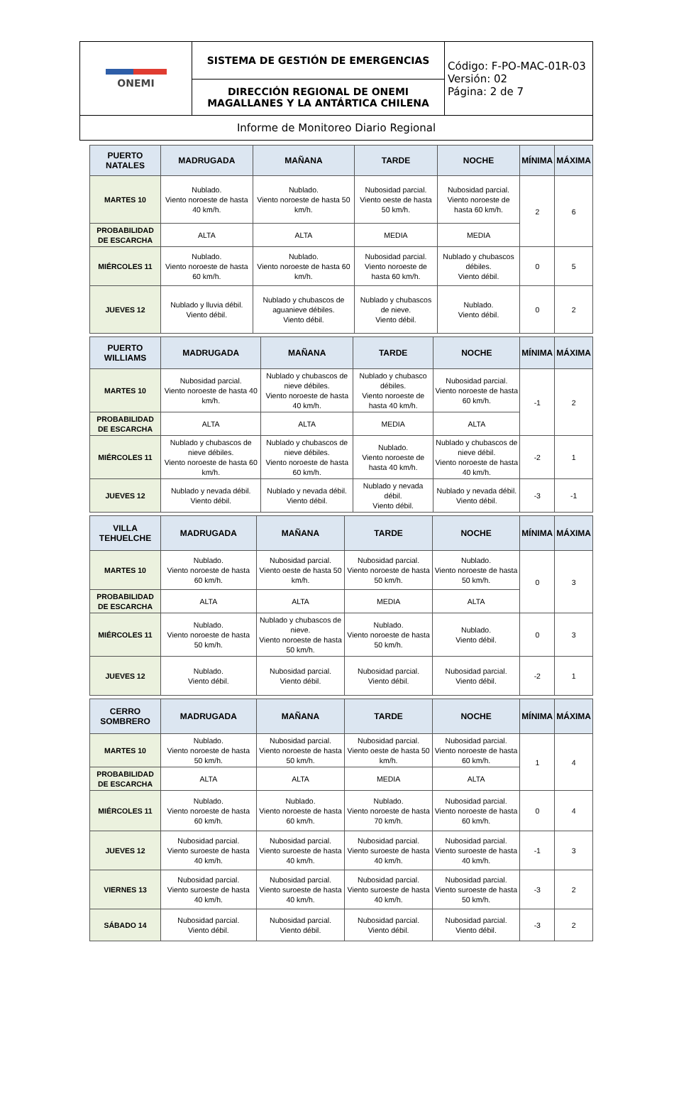| ONEMI | SISTEMA DE GESTIÓN DE EMERGENCIAS | Código: F-PO-MAC-01R-03 Versión: 02 Página: 2 de 7 |
| | DIRECCIÓN REGIONAL DE ONEMI MAGALLANES Y LA ANTÁRTICA CHILENA | |
| Informe de Monitoreo Diario Regional | | |
| PUERTO NATALES | MADRUGADA | MAÑANA | TARDE | NOCHE | MÍNIMA | MÁXIMA |
| --- | --- | --- | --- | --- | --- | --- |
| MARTES 10 | Nublado. Viento noroeste de hasta 40 km/h. | Nublado. Viento noroeste de hasta 50 km/h. | Nubosidad parcial. Viento oeste de hasta 50 km/h. | Nubosidad parcial. Viento noroeste de hasta 60 km/h. | 2 | 6 |
| PROBABILIDAD DE ESCARCHA | ALTA | ALTA | MEDIA | MEDIA | | |
| MIÉRCOLES 11 | Nublado. Viento noroeste de hasta 60 km/h. | Nublado. Viento noroeste de hasta 60 km/h. | Nubosidad parcial. Viento noroeste de hasta 60 km/h. | Nublado y chubascos débiles. Viento débil. | 0 | 5 |
| JUEVES 12 | Nublado y lluvia débil. Viento débil. | Nublado y chubascos de aguanieve débiles. Viento débil. | Nublado y chubascos de nieve. Viento débil. | Nublado. Viento débil. | 0 | 2 |
| PUERTO WILLIAMS | MADRUGADA | MAÑANA | TARDE | NOCHE | MÍNIMA | MÁXIMA |
| --- | --- | --- | --- | --- | --- | --- |
| MARTES 10 | Nubosidad parcial. Viento noroeste de hasta 40 km/h. | Nublado y chubascos de nieve débiles. Viento noroeste de hasta 40 km/h. | Nublado y chubasco débiles. Viento noroeste de hasta 40 km/h. | Nubosidad parcial. Viento noroeste de hasta 60 km/h. | -1 | 2 |
| PROBABILIDAD DE ESCARCHA | ALTA | ALTA | MEDIA | ALTA | | |
| MIÉRCOLES 11 | Nublado y chubascos de nieve débiles. Viento noroeste de hasta 60 km/h. | Nublado y chubascos de nieve débiles. Viento noroeste de hasta 60 km/h. | Nublado. Viento noroeste de hasta 40 km/h. | Nublado y chubascos de nieve débil. Viento noroeste de hasta 40 km/h. | -2 | 1 |
| JUEVES 12 | Nublado y nevada débil. Viento débil. | Nublado y nevada débil. Viento débil. | Nublado y nevada débil. Viento débil. | Nublado y nevada débil. Viento débil. | -3 | -1 |
| VILLA TEHUELCHE | MADRUGADA | MAÑANA | TARDE | NOCHE | MÍNIMA | MÁXIMA |
| --- | --- | --- | --- | --- | --- | --- |
| MARTES 10 | Nublado. Viento noroeste de hasta 60 km/h. | Nubosidad parcial. Viento oeste de hasta 50 km/h. | Nubosidad parcial. Viento noroeste de hasta 50 km/h. | Nublado. Viento noroeste de hasta 50 km/h. | 0 | 3 |
| PROBABILIDAD DE ESCARCHA | ALTA | ALTA | MEDIA | ALTA | | |
| MIÉRCOLES 11 | Nublado. Viento noroeste de hasta 50 km/h. | Nublado y chubascos de nieve. Viento noroeste de hasta 50 km/h. | Nublado. Viento noroeste de hasta 50 km/h. | Nublado. Viento débil. | 0 | 3 |
| JUEVES 12 | Nublado. Viento débil. | Nubosidad parcial. Viento débil. | Nubosidad parcial. Viento débil. | Nubosidad parcial. Viento débil. | -2 | 1 |
| CERRO SOMBRERO | MADRUGADA | MAÑANA | TARDE | NOCHE | MÍNIMA | MÁXIMA |
| --- | --- | --- | --- | --- | --- | --- |
| MARTES 10 | Nublado. Viento noroeste de hasta 50 km/h. | Nubosidad parcial. Viento noroeste de hasta 50 km/h. | Nubosidad parcial. Viento oeste de hasta 50 km/h. | Nubosidad parcial. Viento noroeste de hasta 60 km/h. | 1 | 4 |
| PROBABILIDAD DE ESCARCHA | ALTA | ALTA | MEDIA | ALTA | | |
| MIÉRCOLES 11 | Nublado. Viento noroeste de hasta 60 km/h. | Nublado. Viento noroeste de hasta 60 km/h. | Nublado. Viento noroeste de hasta 70 km/h. | Nubosidad parcial. Viento noroeste de hasta 60 km/h. | 0 | 4 |
| JUEVES 12 | Nubosidad parcial. Viento suroeste de hasta 40 km/h. | Nubosidad parcial. Viento suroeste de hasta 40 km/h. | Nubosidad parcial. Viento suroeste de hasta 40 km/h. | Nubosidad parcial. Viento suroeste de hasta 40 km/h. | -1 | 3 |
| VIERNES 13 | Nubosidad parcial. Viento suroeste de hasta 40 km/h. | Nubosidad parcial. Viento suroeste de hasta 40 km/h. | Nubosidad parcial. Viento suroeste de hasta 40 km/h. | Nubosidad parcial. Viento suroeste de hasta 50 km/h. | -3 | 2 |
| SÁBADO 14 | Nubosidad parcial. Viento débil. | Nubosidad parcial. Viento débil. | Nubosidad parcial. Viento débil. | Nubosidad parcial. Viento débil. | -3 | 2 |